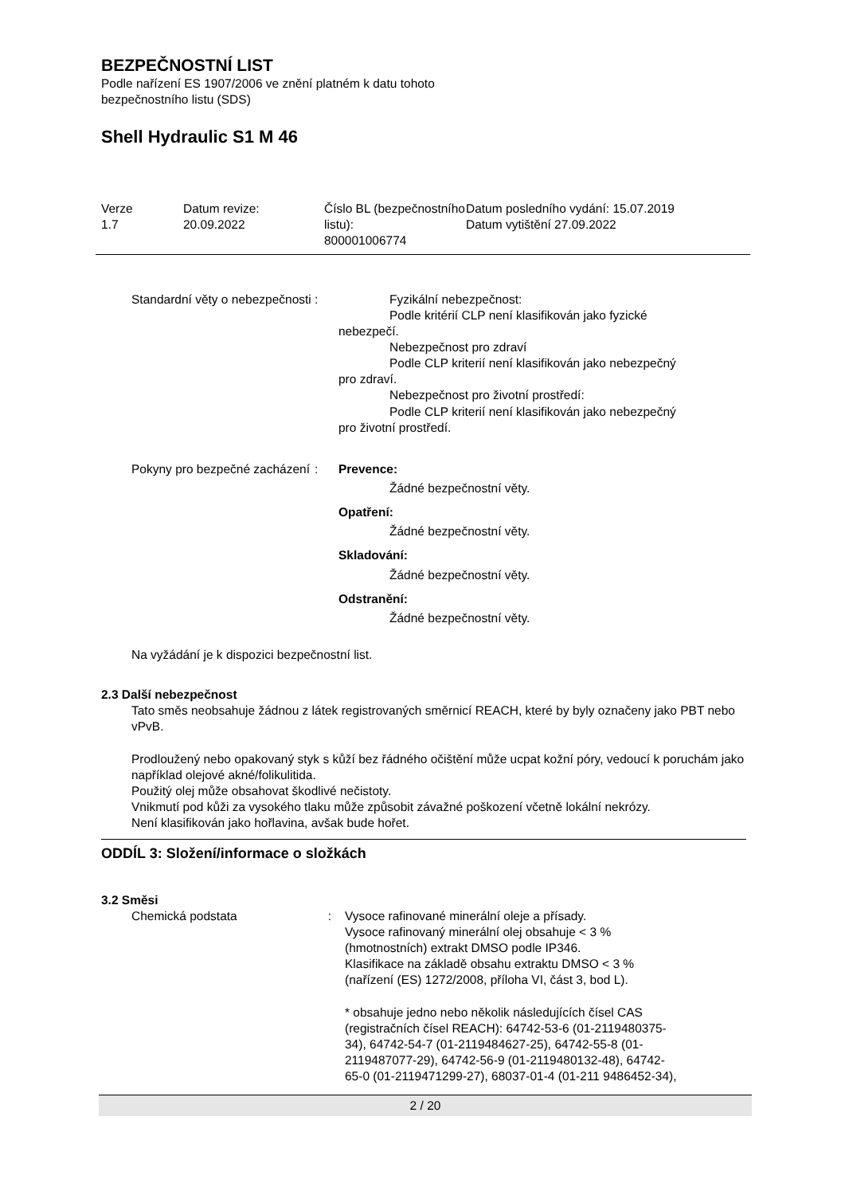BEZPEČNOSTNÍ LIST
Podle nařízení ES 1907/2006 ve znění platném k datu tohoto
bezpečnostního listu (SDS)
Shell Hydraulic S1 M 46
Verze
1.7
Datum revize:
20.09.2022
Číslo BL (bezpečnostního listu):
800001006774
Datum posledního vydání: 15.07.2019
Datum vytištění 27.09.2022
Standardní věty o nebezpečnosti
: Fyzikální nebezpečnost:
Podle kritérií CLP není klasifikován jako fyzické
nebezpečí.
Nebezpečnost pro zdraví
Podle CLP kriterií není klasifikován jako nebezpečný
pro zdraví.
Nebezpečnost pro životní prostředí:
Podle CLP kriterií není klasifikován jako nebezpečný
pro životní prostředí.
Pokyny pro bezpečné zacházení
: Prevence:
Žádné bezpečnostní věty.
Opatření:
Žádné bezpečnostní věty.
Skladování:
Žádné bezpečnostní věty.
Odstranění:
Žádné bezpečnostní věty.
Na vyžádání je k dispozici bezpečnostní list.
2.3 Další nebezpečnost
Tato směs neobsahuje žádnou z látek registrovaných směrnicí REACH, které by byly označeny jako PBT nebo vPvB.
Prodloužený nebo opakovaný styk s kůží bez řádného očištění může ucpat kožní póry, vedoucí k poruchám jako například olejové akné/folikulitida.
Použitý olej může obsahovat škodlivé nečistoty.
Vnikmutí pod kůži za vysokého tlaku může způsobit závažné poškození včetně lokální nekrózy.
Není klasifikován jako hořlavina, avšak bude hořet.
ODDÍL 3: Složení/informace o složkách
3.2 Směsi
Chemická podstata : Vysoce rafinované minerální oleje a přísady.
Vysoce rafinovaný minerální olej obsahuje < 3 % (hmotnostních) extrakt DMSO podle IP346.
Klasifikace na základě obsahu extraktu DMSO < 3 % (nařízení (ES) 1272/2008, příloha VI, část 3, bod L).
* obsahuje jedno nebo několik následujících čísel CAS (registračních čísel REACH): 64742-53-6 (01-2119480375-34), 64742-54-7 (01-2119484627-25), 64742-55-8 (01-2119487077-29), 64742-56-9 (01-2119480132-48), 64742-65-0 (01-2119471299-27), 68037-01-4 (01-211 9486452-34),
2 / 20